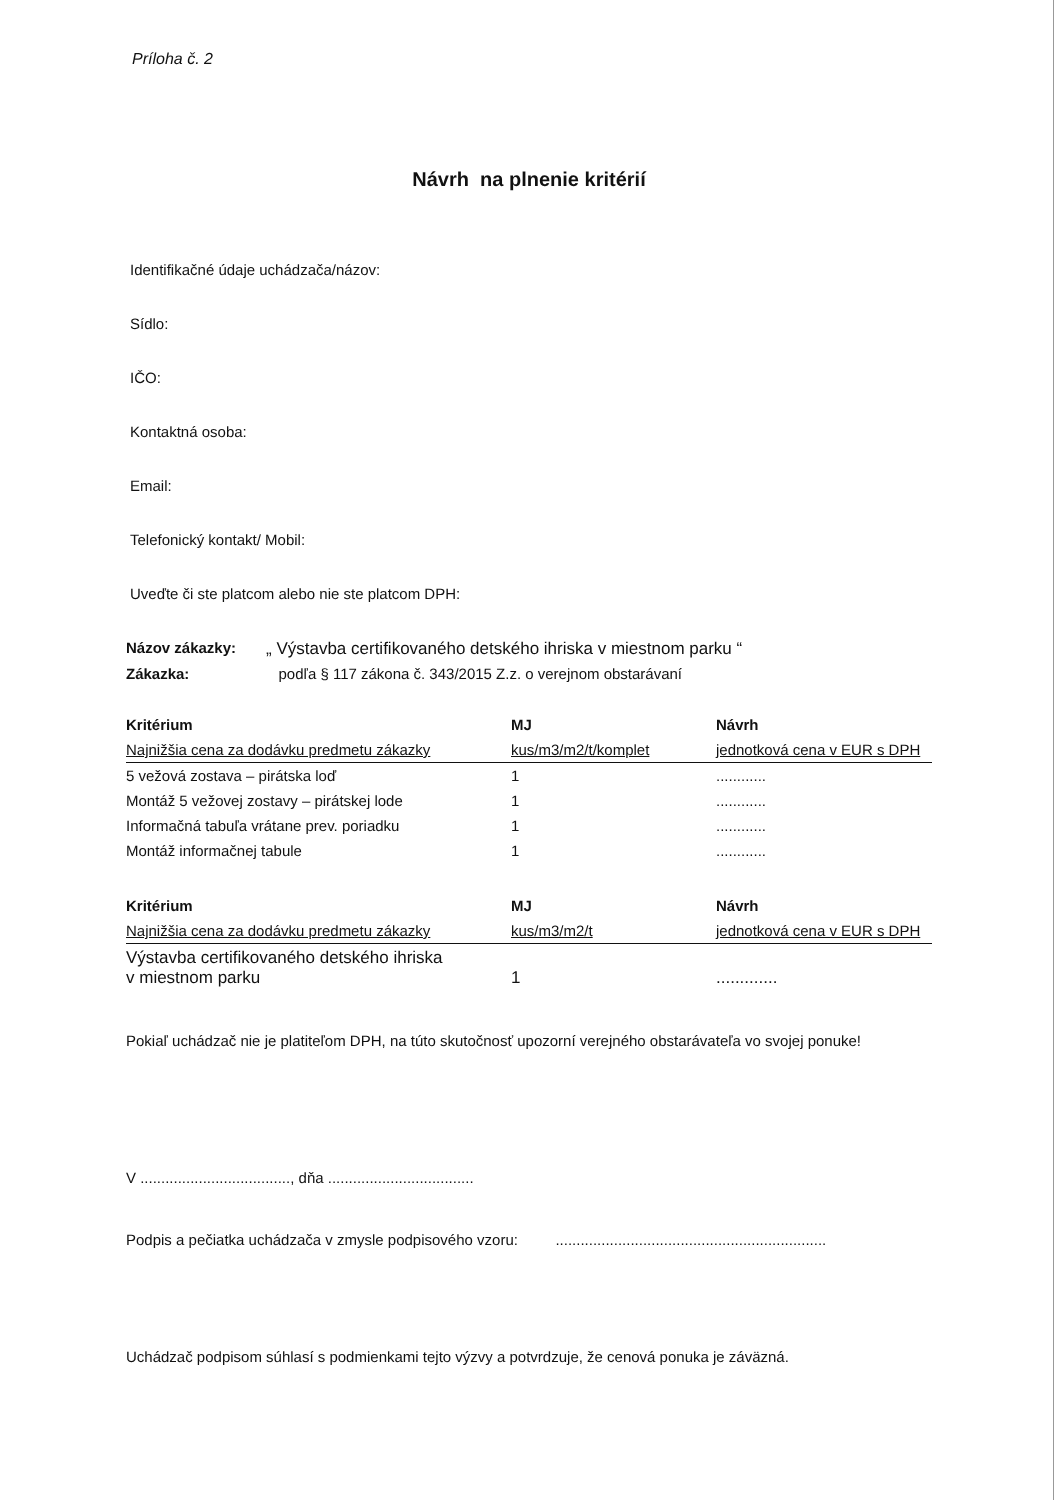Príloha č. 2
Návrh na plnenie kritérií
Identifikačné údaje uchádzača/názov:
Sídlo:
IČO:
Kontaktná osoba:
Email:
Telefonický kontakt/ Mobil:
Uveďte či ste platcom alebo nie ste platcom DPH:
Názov zákazky: „ Výstavba certifikovaného detského ihriska v miestnom parku “
Zákazka: podľa § 117 zákona č. 343/2015 Z.z. o verejnom obstarávaní
| Kritérium | MJ | Návrh |
| --- | --- | --- |
| Najnižšia cena za dodávku predmetu zákazky | kus/m3/m2/t/komplet | jednotková cena v EUR s DPH |
| 5 vežová zostava – pirátska loď | 1 | ............ |
| Montáž 5 vežovej zostavy – pirátskej lode | 1 | ............ |
| Informačná tabuľa vrátane prev. poriadku | 1 | ............ |
| Montáž informačnej tabule | 1 | ............ |
| Kritérium | MJ | Návrh |
| --- | --- | --- |
| Najnižšia cena za dodávku predmetu zákazky | kus/m3/m2/t | jednotková cena v EUR s DPH |
| Výstavba certifikovaného detského ihriska v miestnom parku | 1 | ............. |
Pokiaľ uchádzač nie je platiteľom DPH, na túto skutočnosť upozorní verejného obstarávateľa vo svojej ponuke!
V ...................................., dňa ...................................
Podpis a pečiatka uchádzača v zmysle podpisového vzoru: .................................................................
Uchádzač podpisom súhlasí s podmienkami tejto výzvy a potvrdzuje, že cenová ponuka je záväzná.